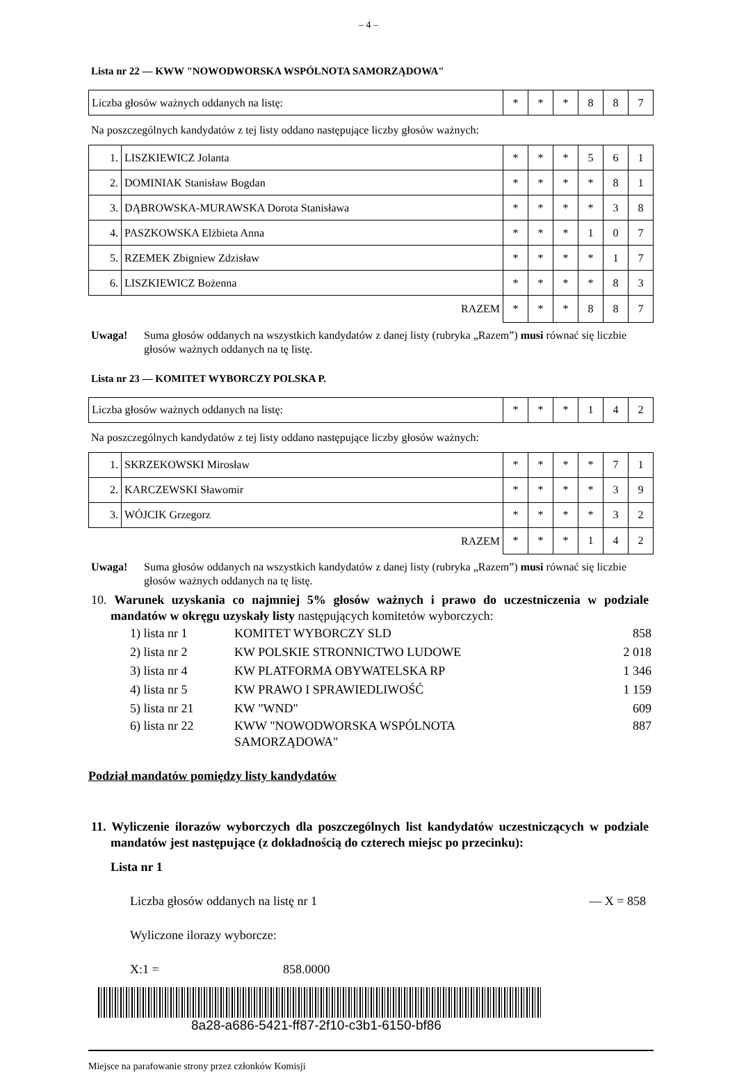– 4 –
Lista nr 22 — KWW "NOWODWORSKA WSPÓLNOTA SAMORZĄDOWA"
| Liczba głosów ważnych oddanych na listę: | * | * | * | 8 | 8 | 7 |
Na poszczególnych kandydatów z tej listy oddano następujące liczby głosów ważnych:
| 1. | LISZKIEWICZ Jolanta | * | * | * | 5 | 6 | 1 |
| 2. | DOMINIAK Stanisław Bogdan | * | * | * | * | 8 | 1 |
| 3. | DĄBROWSKA-MURAWSKA Dorota Stanisława | * | * | * | * | 3 | 8 |
| 4. | PASZKOWSKA Elżbieta Anna | * | * | * | 1 | 0 | 7 |
| 5. | RZEMEK Zbigniew Zdzisław | * | * | * | * | 1 | 7 |
| 6. | LISZKIEWICZ Bożenna | * | * | * | * | 8 | 3 |
| RAZEM | | * | * | * | 8 | 8 | 7 |
Uwaga! Suma głosów oddanych na wszystkich kandydatów z danej listy (rubryka „Razem”) musi równać się liczbie głosów ważnych oddanych na tę listę.
Lista nr 23 — KOMITET WYBORCZY POLSKA P.
| Liczba głosów ważnych oddanych na listę: | * | * | * | 1 | 4 | 2 |
Na poszczególnych kandydatów z tej listy oddano następujące liczby głosów ważnych:
| 1. | SKRZEKOWSKI Mirosław | * | * | * | * | 7 | 1 |
| 2. | KARCZEWSKI Sławomir | * | * | * | * | 3 | 9 |
| 3. | WÓJCIK Grzegorz | * | * | * | * | 3 | 2 |
| RAZEM | | * | * | * | 1 | 4 | 2 |
Uwaga! Suma głosów oddanych na wszystkich kandydatów z danej listy (rubryka „Razem”) musi równać się liczbie głosów ważnych oddanych na tę listę.
10. Warunek uzyskania co najmniej 5% głosów ważnych i prawo do uczestniczenia w podziale mandatów w okręgu uzyskały listy następujących komitetów wyborczych:
| 1) lista nr 1 | KOMITET WYBORCZY SLD | 858 |
| 2) lista nr 2 | KW POLSKIE STRONNICTWO LUDOWE | 2 018 |
| 3) lista nr 4 | KW PLATFORMA OBYWATELSKA RP | 1 346 |
| 4) lista nr 5 | KW PRAWO I SPRAWIEDLIWOŚĆ | 1 159 |
| 5) lista nr 21 | KW "WND" | 609 |
| 6) lista nr 22 | KWW "NOWODWORSKA WSPÓLNOTA SAMORZĄDOWA" | 887 |
Podział mandatów pomiędzy listy kandydatów
11. Wyliczenie ilorazów wyborczych dla poszczególnych list kandydatów uczestniczących w podziale mandatów jest następujące (z dokładnością do czterech miejsc po przecinku):
Lista nr 1
Liczba głosów oddanych na listę nr 1 — X = 858
Wyliczone ilorazy wyborcze:
X:1 = 858.0000
8a28-a686-5421-ff87-2f10-c3b1-6150-bf86
Miejsce na parafowanie strony przez członków Komisji